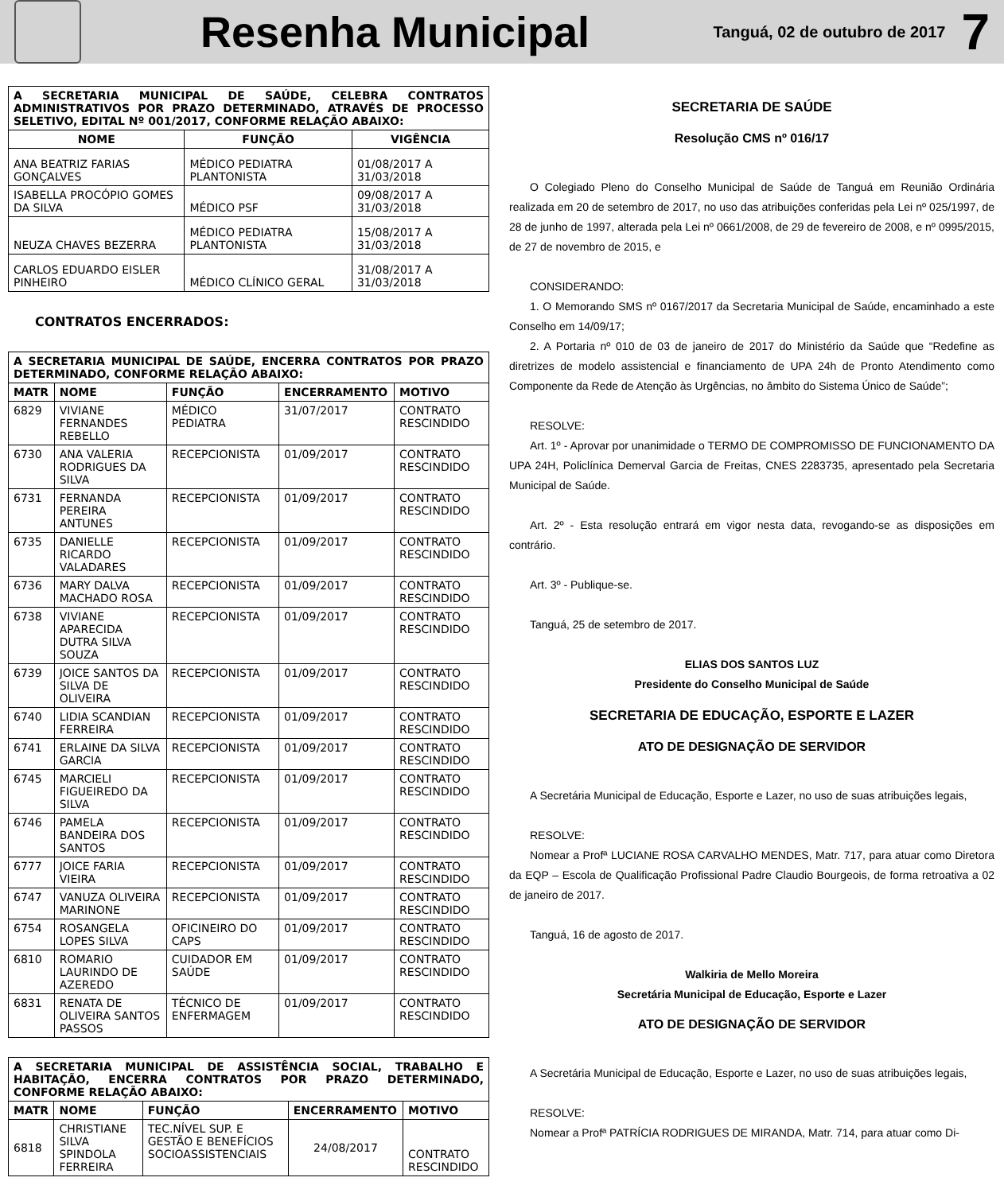Resenha Municipal
Tanguá, 02 de outubro de 2017
7
| A SECRETARIA MUNICIPAL DE SAÚDE, CELEBRA CONTRATOS ADMINISTRATIVOS POR PRAZO DETERMINADO, ATRAVÉS DE PROCESSO SELETIVO, EDITAL Nº 001/2017, CONFORME RELAÇÃO ABAIXO: | | |
| NOME | FUNÇÃO | VIGÊNCIA |
| ANA BEATRIZ FARIAS GONÇALVES | MÉDICO PEDIATRA PLANTONISTA | 01/08/2017 A 31/03/2018 |
| ISABELLA PROCÓPIO GOMES DA SILVA | MÉDICO PSF | 09/08/2017 A 31/03/2018 |
| NEUZA CHAVES BEZERRA | MÉDICO PEDIATRA PLANTONISTA | 15/08/2017 A 31/03/2018 |
| CARLOS EDUARDO EISLER PINHEIRO | MÉDICO CLÍNICO GERAL | 31/08/2017 A 31/03/2018 |
CONTRATOS ENCERRADOS:
| A SECRETARIA MUNICIPAL DE SAÚDE, ENCERRA CONTRATOS POR PRAZO DETERMINADO, CONFORME RELAÇÃO ABAIXO: | | | | |
| MATR | NOME | FUNÇÃO | ENCERRAMENTO | MOTIVO |
| 6829 | VIVIANE FERNANDES REBELLO | MÉDICO PEDIATRA | 31/07/2017 | CONTRATO RESCINDIDO |
| 6730 | ANA VALERIA RODRIGUES DA SILVA | RECEPCIONISTA | 01/09/2017 | CONTRATO RESCINDIDO |
| 6731 | FERNANDA PEREIRA ANTUNES | RECEPCIONISTA | 01/09/2017 | CONTRATO RESCINDIDO |
| 6735 | DANIELLE RICARDO VALADARES | RECEPCIONISTA | 01/09/2017 | CONTRATO RESCINDIDO |
| 6736 | MARY DALVA MACHADO ROSA | RECEPCIONISTA | 01/09/2017 | CONTRATO RESCINDIDO |
| 6738 | VIVIANE APARECIDA DUTRA SILVA SOUZA | RECEPCIONISTA | 01/09/2017 | CONTRATO RESCINDIDO |
| 6739 | JOICE SANTOS DA SILVA DE OLIVEIRA | RECEPCIONISTA | 01/09/2017 | CONTRATO RESCINDIDO |
| 6740 | LIDIA SCANDIAN FERREIRA | RECEPCIONISTA | 01/09/2017 | CONTRATO RESCINDIDO |
| 6741 | ERLAINE DA SILVA GARCIA | RECEPCIONISTA | 01/09/2017 | CONTRATO RESCINDIDO |
| 6745 | MARCIELI FIGUEIREDO DA SILVA | RECEPCIONISTA | 01/09/2017 | CONTRATO RESCINDIDO |
| 6746 | PAMELA BANDEIRA DOS SANTOS | RECEPCIONISTA | 01/09/2017 | CONTRATO RESCINDIDO |
| 6777 | JOICE FARIA VIEIRA | RECEPCIONISTA | 01/09/2017 | CONTRATO RESCINDIDO |
| 6747 | VANUZA OLIVEIRA MARINONE | RECEPCIONISTA | 01/09/2017 | CONTRATO RESCINDIDO |
| 6754 | ROSANGELA LOPES SILVA | OFICINEIRO DO CAPS | 01/09/2017 | CONTRATO RESCINDIDO |
| 6810 | ROMARIO LAURINDO DE AZEREDO | CUIDADOR EM SAÚDE | 01/09/2017 | CONTRATO RESCINDIDO |
| 6831 | RENATA DE OLIVEIRA SANTOS PASSOS | TÉCNICO DE ENFERMAGEM | 01/09/2017 | CONTRATO RESCINDIDO |
| A SECRETARIA MUNICIPAL DE ASSISTÊNCIA SOCIAL, TRABALHO E HABITAÇÃO, ENCERRA CONTRATOS POR PRAZO DETERMINADO, CONFORME RELAÇÃO ABAIXO: | | | | |
| MATR | NOME | FUNÇÃO | ENCERRAMENTO | MOTIVO |
| 6818 | CHRISTIANE SILVA SPINDOLA FERREIRA | TEC.NÍVEL SUP. E GESTÃO E BENEFÍCIOS SOCIOASSISTENCIAIS | 24/08/2017 | CONTRATO RESCINDIDO |
SECRETARIA DE SAÚDE
Resolução CMS nº 016/17
O Colegiado Pleno do Conselho Municipal de Saúde de Tanguá em Reunião Ordinária realizada em 20 de setembro de 2017, no uso das atribuições conferidas pela Lei nº 025/1997, de 28 de junho de 1997, alterada pela Lei nº 0661/2008, de 29 de fevereiro de 2008, e nº 0995/2015, de 27 de novembro de 2015, e
CONSIDERANDO:
1. O Memorando SMS nº 0167/2017 da Secretaria Municipal de Saúde, encaminhado a este Conselho em 14/09/17;
2. A Portaria nº 010 de 03 de janeiro de 2017 do Ministério da Saúde que “Redefine as diretrizes de modelo assistencial e financiamento de UPA 24h de Pronto Atendimento como Componente da Rede de Atenção às Urgências, no âmbito do Sistema Único de Saúde”;
RESOLVE:
Art. 1º - Aprovar por unanimidade o TERMO DE COMPROMISSO DE FUNCIONAMENTO DA UPA 24H, Policlínica Demerval Garcia de Freitas, CNES 2283735, apresentado pela Secretaria Municipal de Saúde.
Art. 2º - Esta resolução entrará em vigor nesta data, revogando-se as disposições em contrário.
Art. 3º - Publique-se.
Tanguá, 25 de setembro de 2017.
ELIAS DOS SANTOS LUZ
Presidente do Conselho Municipal de Saúde
SECRETARIA DE EDUCAÇÃO, ESPORTE E LAZER
ATO DE DESIGNAÇÃO DE SERVIDOR
A Secretária Municipal de Educação, Esporte e Lazer, no uso de suas atribuições legais,
RESOLVE:
Nomear a Profª LUCIANE ROSA CARVALHO MENDES, Matr. 717, para atuar como Diretora da EQP – Escola de Qualificação Profissional Padre Claudio Bourgeois, de forma retroativa a 02 de janeiro de 2017.
Tanguá, 16 de agosto de 2017.
Walkiria de Mello Moreira
Secretária Municipal de Educação, Esporte e Lazer
ATO DE DESIGNAÇÃO DE SERVIDOR
A Secretária Municipal de Educação, Esporte e Lazer, no uso de suas atribuições legais,
RESOLVE:
Nomear a Profª PATRÍCIA RODRIGUES DE MIRANDA, Matr. 714, para atuar como Di-